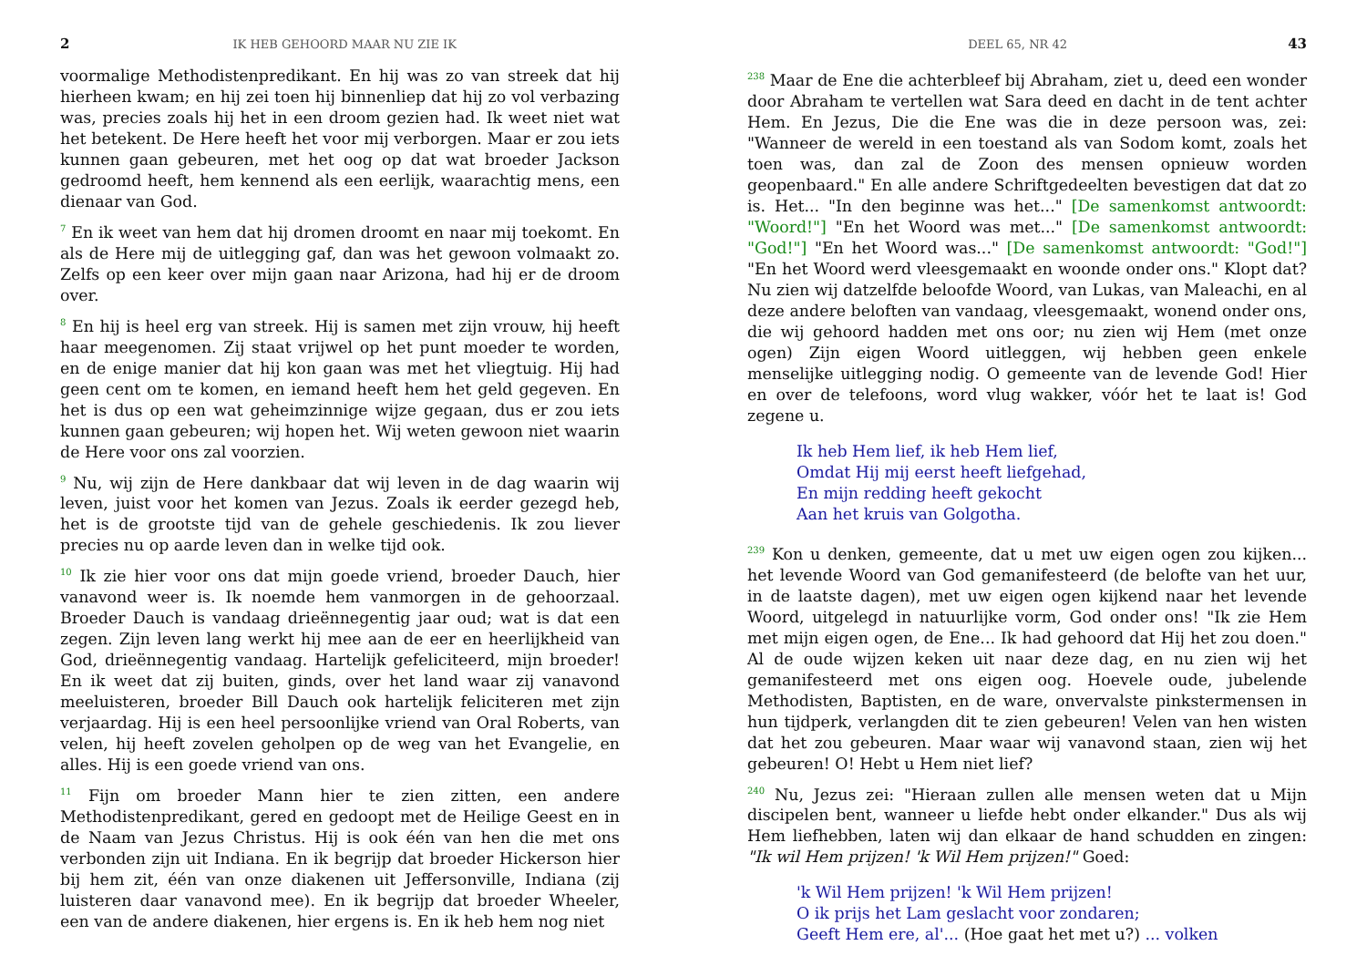2 IK HEB GEHOORD MAAR NU ZIE IK
voormalige Methodistenpredikant. En hij was zo van streek dat hij hierheen kwam; en hij zei toen hij binnenliep dat hij zo vol verbazing was, precies zoals hij het in een droom gezien had. Ik weet niet wat het betekent. De Here heeft het voor mij verborgen. Maar er zou iets kunnen gaan gebeuren, met het oog op dat wat broeder Jackson gedroomd heeft, hem kennend als een eerlijk, waarachtig mens, een dienaar van God.
<sup>7</sup> En ik weet van hem dat hij dromen droomt en naar mij toekomt. En als de Here mij de uitlegging gaf, dan was het gewoon volmaakt zo. Zelfs op een keer over mijn gaan naar Arizona, had hij er de droom over.
<sup>8</sup> En hij is heel erg van streek. Hij is samen met zijn vrouw, hij heeft haar meegenomen. Zij staat vrijwel op het punt moeder te worden, en de enige manier dat hij kon gaan was met het vliegtuig. Hij had geen cent om te komen, en iemand heeft hem het geld gegeven. En het is dus op een wat geheimzinnige wijze gegaan, dus er zou iets kunnen gaan gebeuren; wij hopen het. Wij weten gewoon niet waarin de Here voor ons zal voorzien.
<sup>9</sup> Nu, wij zijn de Here dankbaar dat wij leven in de dag waarin wij leven, juist voor het komen van Jezus. Zoals ik eerder gezegd heb, het is de grootste tijd van de gehele geschiedenis. Ik zou liever precies nu op aarde leven dan in welke tijd ook.
<sup>10</sup> Ik zie hier voor ons dat mijn goede vriend, broeder Dauch, hier vanavond weer is. Ik noemde hem vanmorgen in de gehoorzaal. Broeder Dauch is vandaag drieënnegentig jaar oud; wat is dat een zegen. Zijn leven lang werkt hij mee aan de eer en heerlijkheid van God, drieënnegentig vandaag. Hartelijk gefeliciteerd, mijn broeder! En ik weet dat zij buiten, ginds, over het land waar zij vanavond meeluisteren, broeder Bill Dauch ook hartelijk feliciteren met zijn verjaardag. Hij is een heel persoonlijke vriend van Oral Roberts, van velen, hij heeft zovelen geholpen op de weg van het Evangelie, en alles. Hij is een goede vriend van ons.
<sup>11</sup> Fijn om broeder Mann hier te zien zitten, een andere Methodistenpredikant, gered en gedoopt met de Heilige Geest en in de Naam van Jezus Christus. Hij is ook één van hen die met ons verbonden zijn uit Indiana. En ik begrijp dat broeder Hickerson hier bij hem zit, één van onze diakenen uit Jeffersonville, Indiana (zij luisteren daar vanavond mee). En ik begrijp dat broeder Wheeler, een van de andere diakenen, hier ergens is. En ik heb hem nog niet
DEEL 65, NR 42 43
<sup>238</sup> Maar de Ene die achterbleef bij Abraham, ziet u, deed een wonder door Abraham te vertellen wat Sara deed en dacht in de tent achter Hem. En Jezus, Die die Ene was die in deze persoon was, zei: "Wanneer de wereld in een toestand als van Sodom komt, zoals het toen was, dan zal de Zoon des mensen opnieuw worden geopenbaard." En alle andere Schriftgedeelten bevestigen dat dat zo is. Het... "In den beginne was het..." [De samenkomst antwoordt: "Woord!"] "En het Woord was met..." [De samenkomst antwoordt: "God!"] "En het Woord was..." [De samenkomst antwoordt: "God!"] "En het Woord werd vleesgemaakt en woonde onder ons." Klopt dat? Nu zien wij datzelfde beloofde Woord, van Lukas, van Maleachi, en al deze andere beloften van vandaag, vleesgemaakt, wonend onder ons, die wij gehoord hadden met ons oor; nu zien wij Hem (met onze ogen) Zijn eigen Woord uitleggen, wij hebben geen enkele menselijke uitlegging nodig. O gemeente van de levende God! Hier en over de telefoons, word vlug wakker, vóór het te laat is! God zegene u.
Ik heb Hem lief, ik heb Hem lief,
Omdat Hij mij eerst heeft liefgehad,
En mijn redding heeft gekocht
Aan het kruis van Golgotha.
<sup>239</sup> Kon u denken, gemeente, dat u met uw eigen ogen zou kijken... het levende Woord van God gemanifesteerd (de belofte van het uur, in de laatste dagen), met uw eigen ogen kijkend naar het levende Woord, uitgelegd in natuurlijke vorm, God onder ons! "Ik zie Hem met mijn eigen ogen, de Ene... Ik had gehoord dat Hij het zou doen." Al de oude wijzen keken uit naar deze dag, en nu zien wij het gemanifesteerd met ons eigen oog. Hoevele oude, jubelende Methodisten, Baptisten, en de ware, onvervalste pinkstermensen in hun tijdperk, verlangden dit te zien gebeuren! Velen van hen wisten dat het zou gebeuren. Maar waar wij vanavond staan, zien wij het gebeuren! O! Hebt u Hem niet lief?
<sup>240</sup> Nu, Jezus zei: "Hieraan zullen alle mensen weten dat u Mijn discipelen bent, wanneer u liefde hebt onder elkander." Dus als wij Hem liefhebben, laten wij dan elkaar de hand schudden en zingen: "Ik wil Hem prijzen! 'k Wil Hem prijzen!" Goed:
'k Wil Hem prijzen! 'k Wil Hem prijzen!
O ik prijs het Lam geslacht voor zondaren;
Geeft Hem ere, al'... (Hoe gaat het met u?) ... volken